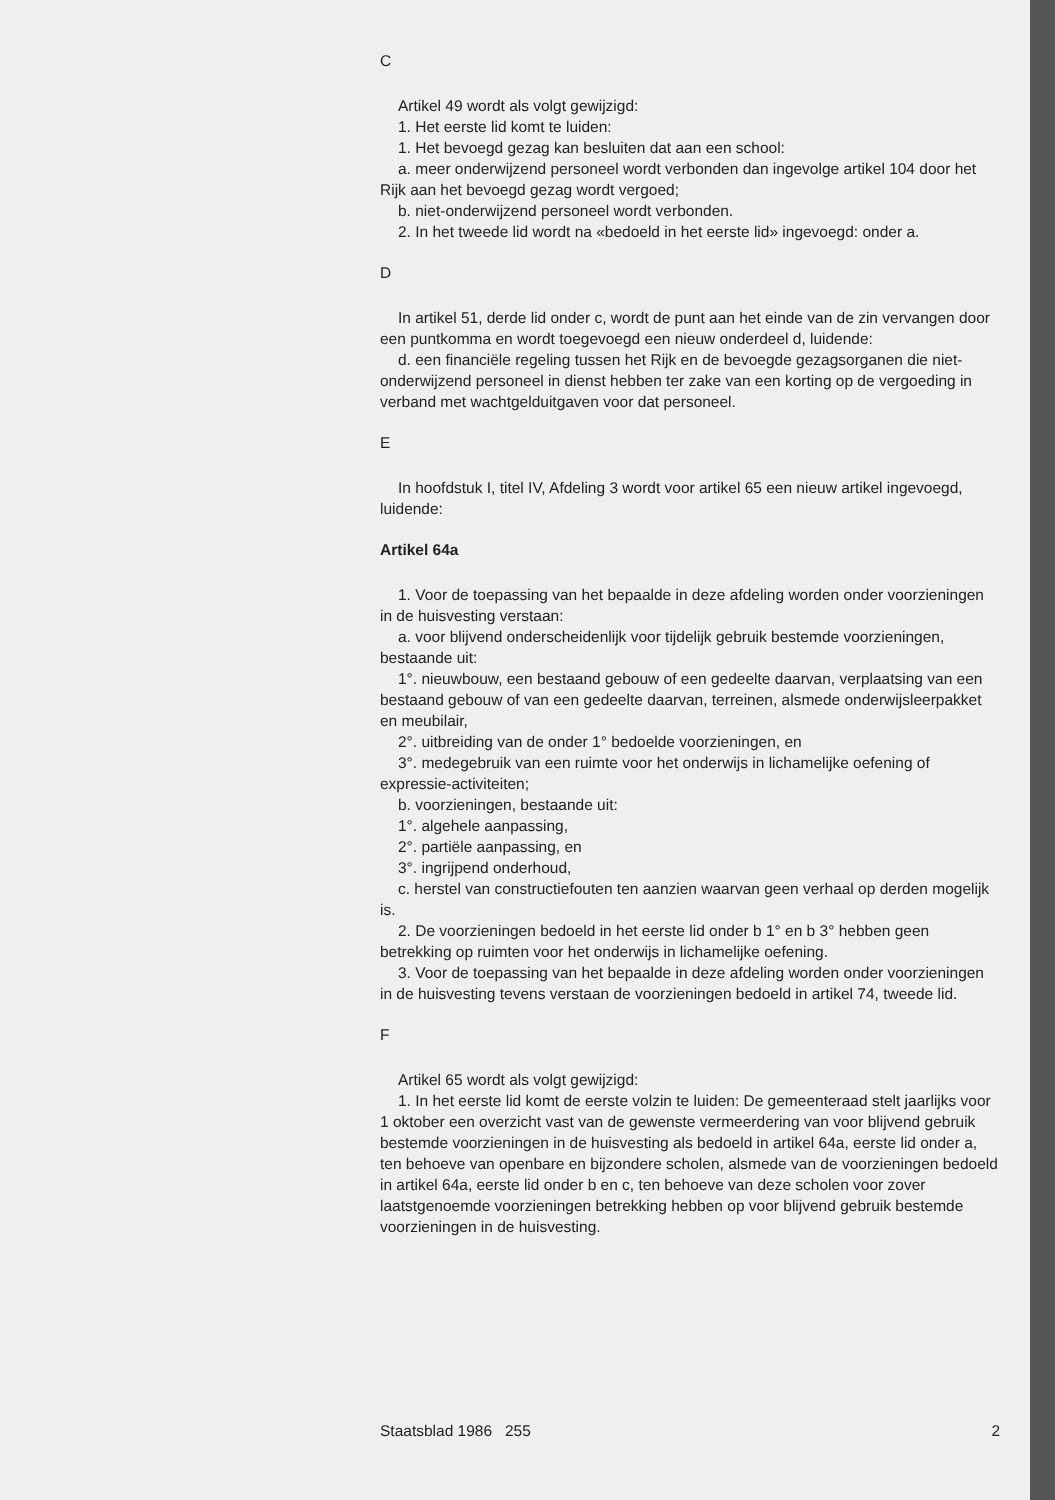C
Artikel 49 wordt als volgt gewijzigd:
1. Het eerste lid komt te luiden:
1. Het bevoegd gezag kan besluiten dat aan een school:
a. meer onderwijzend personeel wordt verbonden dan ingevolge artikel 104 door het Rijk aan het bevoegd gezag wordt vergoed;
b. niet-onderwijzend personeel wordt verbonden.
2. In het tweede lid wordt na «bedoeld in het eerste lid» ingevoegd: onder a.
D
In artikel 51, derde lid onder c, wordt de punt aan het einde van de zin vervangen door een puntkomma en wordt toegevoegd een nieuw onderdeel d, luidende:
d. een financiële regeling tussen het Rijk en de bevoegde gezagsorganen die niet-onderwijzend personeel in dienst hebben ter zake van een korting op de vergoeding in verband met wachtgelduitgaven voor dat personeel.
E
In hoofdstuk I, titel IV, Afdeling 3 wordt voor artikel 65 een nieuw artikel ingevoegd, luidende:
Artikel 64a
1. Voor de toepassing van het bepaalde in deze afdeling worden onder voorzieningen in de huisvesting verstaan:
a. voor blijvend onderscheidenlijk voor tijdelijk gebruik bestemde voorzieningen, bestaande uit:
1°. nieuwbouw, een bestaand gebouw of een gedeelte daarvan, verplaatsing van een bestaand gebouw of van een gedeelte daarvan, terreinen, alsmede onderwijsleerpakket en meubilair,
2°. uitbreiding van de onder 1° bedoelde voorzieningen, en
3°. medegebruik van een ruimte voor het onderwijs in lichamelijke oefening of expressie-activiteiten;
b. voorzieningen, bestaande uit:
1°. algehele aanpassing,
2°. partiële aanpassing, en
3°. ingrijpend onderhoud,
c. herstel van constructiefouten ten aanzien waarvan geen verhaal op derden mogelijk is.
2. De voorzieningen bedoeld in het eerste lid onder b 1° en b 3° hebben geen betrekking op ruimten voor het onderwijs in lichamelijke oefening.
3. Voor de toepassing van het bepaalde in deze afdeling worden onder voorzieningen in de huisvesting tevens verstaan de voorzieningen bedoeld in artikel 74, tweede lid.
F
Artikel 65 wordt als volgt gewijzigd:
1. In het eerste lid komt de eerste volzin te luiden: De gemeenteraad stelt jaarlijks voor 1 oktober een overzicht vast van de gewenste vermeerdering van voor blijvend gebruik bestemde voorzieningen in de huisvesting als bedoeld in artikel 64a, eerste lid onder a, ten behoeve van openbare en bijzondere scholen, alsmede van de voorzieningen bedoeld in artikel 64a, eerste lid onder b en c, ten behoeve van deze scholen voor zover laatstgenoemde voorzieningen betrekking hebben op voor blijvend gebruik bestemde voorzieningen in de huisvesting.
Staatsblad 1986 255 2